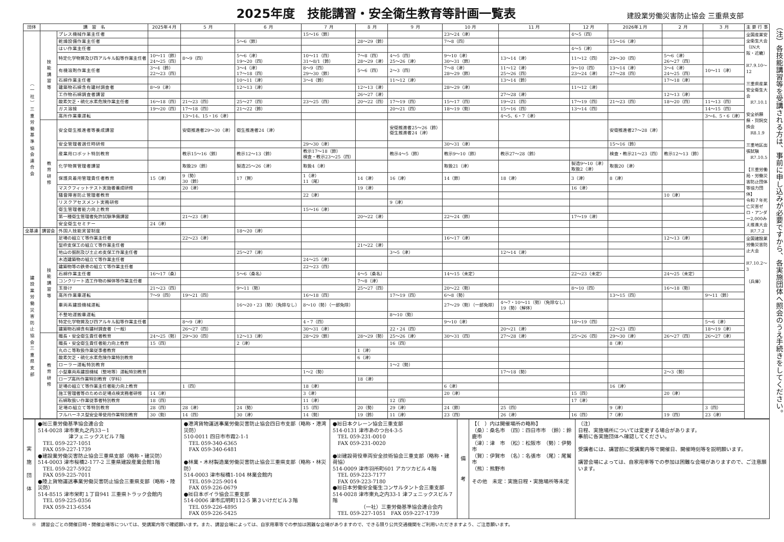2025年度　技能講習・安全衛生教育等計画一覧表
建設業労働災害防止協会 三重県支部
| 団体 | 講 習 名 | | 2025年４月 | ５ 月 | ６ 月 | ７ 月 | ８ 月 | ９ 月 | 10 月 | 11 月 | 12 月 | 2026年１月 | ２ 月 | ３ 月 | 主 要 行 事 |
| --- | --- | --- | --- | --- | --- | --- | --- | --- | --- | --- | --- | --- | --- | --- | --- |
| （一社）三重労働基準協会連合会 | 技能講習等 | プレス機械作業主任者 | | | | 15〜16（鈴） | | | 23〜24（津） | | 4〜5（四） | | | | 全国産業安全衛生大会（IN大阪・近畿） R7.9.10〜12 三重県産業安全衛生大会 R7.10.1 安全祈願祭・賀詞交換会 R8.1.9 三重地区出張試験 R7.10.5 【三重労働局・労働災害防止団体等協力団体】 令和７年死亡災害ゼロ・アンダー2,000みえ推進大会 R7.7.2 |
| | | 乾燥設備作業主任者 | | | 5〜6（鈴） | | 28〜29（鈴） | | 7〜8（四） | | | 15〜16（津） | | | |
| | | はい作業主任者 | | | | | | | | | 4〜5（津） | | | | |
| | | 特定化学物質及び四アルキル鉛等作業主任者 | 10〜11（鈴） 24〜25（四） | 8〜9（四） | 5〜6（津） 19〜20（四） | 10〜11（四） 31〜8/1（鈴） | 7〜8（四） 28〜29（津） | 4〜5（四） 25〜26（津） | 9〜10（津） 30〜31（鈴） | 13〜14（津） | 11〜12（四） | 29〜30（四） | 5〜6（津） 26〜27（四） | | |
| | | 有機溶剤作業主任者 | 3〜4（鈴） 22〜23（四） | | 3〜4（津） 17〜18（四） | 8〜9（四） 29〜30（鈴） | 5〜6（四） | 2〜3（四） | 7〜8（津） 28〜29（鈴） | 11〜12（津） 25〜26（四） | 9〜10（四） 23〜24（津） | 13〜14（津） 27〜28（四） | 3〜4（津） 24〜25（四） | 10〜11（津） | |
| | | 石綿作業主任者 | | | 10〜11（津） | 3〜4（鈴） | | 11〜12（津） | | 13〜14（鈴） | | | 17〜18（津） | | |
| | | 建築物石綿含有建材調査者 | 8〜9（津） | | 12〜13（津） | | 12〜13（津） | | 28〜29（津） | | 11〜12（津） | | | | |
| | | 工作物石綿調査者講習 | | | | | 26〜27（津） | | | 27〜28（津） | | | 12〜13（津） | | |
| | | 酸素欠乏・硫化水素危険作業主任者 | 16〜18（四） | 21〜23（四） | 25〜27（四） | 23〜25（四） | 20〜22（四） | 17〜19（四） | 15〜17（四） | 19〜21（四） | 17〜19（四） | 21〜23（四） | 18〜20（四） | 11〜13（四） | |
| | | ガス溶接 | 19〜20（四） | 17〜18（四） | 21〜22（鈴） | | | 20〜21（四） | 18〜19（勢） | 15〜16（四） | 13〜14（四） | | | 14〜15（四） | |
| | | 高所作業車運転 | | 13〜14、15・16（津） | | | | | | 4〜5、6・7（津） | | | | 3〜4、5・6（津） | |
| | 教育研修 | 安全衛生推進者等養成講習 | | 安衛推進者29〜30（津） | 衛生推進者24（津） | | | 安衛推進者25〜26（鈴） 衛生推進者24（津） | | | | 安衛推進者27〜28（津） | | | |
| | | 安全管理者選任時研修 | | | | 29〜30（津） | | | 30〜31（津） | | | 15〜16（鈴） | | | |
| | | 産業用ロボット特別教育 | | 教示15〜16（鈴） | 教示12〜13（鈴） | 教示17〜18（鈴） 検査・教示23〜25（四） | | 教示4〜5（鈴） | 教示9〜10（鈴） | 教示27〜28（鈴） | | 検査・教示21〜23（四） | 教示12〜13（鈴） | | |
| | | 化学物質管理者講習 | | 取扱29（鈴） | 製造25〜26（津） | 取扱4（津） | | | 取扱21（津） | | 製造9〜10（津） 取扱2（津） | 取扱20（津） | | | |
| | | 保護具着用管理責任者教育 | 15（津） | 9（勢） 30（鈴） | 17（賀） | 1（津） 11（尾） | 14（津） | 16（津） | 14（鈴） | 18（津） | 3（津） | 8（津） | | | |
| | | マスクフィットテスト実施者養成研修 | | 20（津） | | | 19（津） | | | | 16（津） | | | | |
| | | 騒音障害防止管理者教育 | | | | 22（津） | | | | | | | 10（津） | | |
| | | リスクアセスメント実務研修 | | | | | | 9（津） | | | | | | | |
| | | 衛生管理者能力向上教育 | | | | 15〜16（津） | | | | | | | | | |
| | | 第一種衛生管理者免許試験準備講習 | | 21〜23（津） | | | 20〜22（津） | | 22〜24（鈴） | | 17〜19（津） | | | | |
| | | 安全衛生セミナー | 24（津） | | | | | | | | | | | | |
| 全基連 | 講習会 | 外国人技能実習制度 | | | 18〜20（津） | | | | | | | | | | |
| 建設業労働災害防止協会三重県支部 | 技能講習等 | 足場の組立て等作業主任者 | | 22〜23（津） | | | | | 16〜17（津） | | | | 12〜13（津） | | 全国建設業 労働災害防止大会 R7.10.2〜3 （兵庫） |
| | | 型枠支保工の組立て等作業主任者 | | | | | 21〜22（津） | | | | | | | | |
| | | 地山の掘削及び土止め支保工作業主任者 | | | 25〜27（津） | | | 3〜5（津） | | 12〜14（津） | | | | | |
| | | 木造建築物の組立て等作業主任者 | | | | 24〜25（津） | | | | | | | | | |
| | | 建築物等の鉄骨の組立て等作業主任者 | | | | 22〜23（四） | | | | | | | | | |
| | | 石綿作業主任者 | 16〜17（桑） | | 5〜6（桑名） | | 4〜5（桑名） | | 14〜15（未定） | | 22〜23（未定） | | 24〜25（未定） | | |
| | | コンクリート造工作物の解体等作業主任者 | | | | | 7〜8（津） | | | | | | | | |
| | | 玉掛け | 21〜23（四） | | 9〜11（勢） | | 25〜27（四） | | 20〜22（勢） | | 8〜10（四） | | 16〜18（勢） | | |
| | | 高所作業車運転 | 7〜9（四） | 19〜21（四） | | 16〜18（四） | | 17〜19（四） | 6〜8（勢） | | | 13〜15（四） | | 9〜11（鈴） | |
| | | 車両系建設機械運転 | | | 16〜20・23（勢）（免除なし） | 8〜10（勢）（一部免除） | | | 27〜29（勢）（一部免除） | 4〜7・10〜11（勢）（免除なし） 19（勢）（解体） | | | | | |
| | | 不整地運搬車運転 | | | | | | 8〜10（勢） | | | | | | | |
| | | 特定化学物質及び四アルキル鉛等作業主任者 | | 8〜9（津） | | 4・7（四） | | | 9〜10（津） | | 18〜19（四） | | | 5〜6（津） | |
| | | 建築物石綿含有建材調査者（一般） | | 26〜27（四） | | 30〜31（津） | | 22・24（四） | | 20〜21（津） | | 22〜23（四） | | 18〜19（津） | |
| | 教育研修 | 職長・安全衛生責任者教育 | 24〜25（勢） | 29〜30（四） | 12〜13（津） | 28〜29（鈴） | 28〜29（勢） | 25〜26（津） | 30〜31（四） | 27〜28（津） | 25〜26（四） | 29〜30（津） | 26〜27（四） | 26〜27（津） | |
| | | 職長・安全衛生責任者能力向上教育 | 15（四） | | 2（津） | | | 16（四） | | | | 8（津） | | | |
| | | 丸のこ等取扱作業従事者教育 | | | | | 1（津） | | | | | | | | |
| | | 酸素欠乏・硫化水素危険作業特別教育 | | | | | 6（津） | | | | | | | | |
| | | ローラー運転特別教育 | | | | | | 1〜2（勢） | | | | | | | |
| | | 小型車両系建設機械（整地等）運転特別教育 | | | | 1〜2（勢） | | | | 17〜18（勢） | | | 2〜3（勢） | | |
| | | ロープ高所作業特別教育（学科） | | | | | 18（津） | | | | | | | | |
| | | 足場の組立て等作業主任者能力向上教育 | | 1（四） | | 18（津） | | | 6（津） | | | 16（津） | | | |
| | | 施工管理者等のための足場点検実務者研修 | 14（津） | | | 3（津） | | | 20（津） | | 15（四） | | 20（津） | | |
| | | 石綿取扱い作業従事者特別教育 | 18（四） | | | 11（津） | | 12（四） | | | 17（津） | | | | |
| | | 足場の組立て等特別教育 | 28（四） | 28（津） | 24（勢） | 15（四） | 20（勢） | 29（津） | 24（鈴） | 25（四） | | 9（津） | | 3（四） | |
| | | フルハーネス型安全帯使用作業特別教育 | 30（勢） | 14（四） | 30（津） | 14（勢） | 19（鈴） | 11（津） | 23（四） | 26（津） | 16（四） | 7（津） | 19（四） | 23（津） | |
| 実 施 団 体 | ●㈳三重労働基準協会連合会 514-0028 津市東丸之内33－1 津フェニックスビル７階 TEL 059-227-1051 FAX 059-227-1739 ●建設業労働災害防止協会三重県支部（略称・建災防） 514-0003 津市桜橋2-177-2 三重県建設産業会館1階 TEL 059-227-5922 FAX 059-225-7011 ●陸上貨物運送事業労働災害防止協会三重県支部（略称・陸災防） 514-8515 津市栄町１丁目941 三重県トラック会館内 TEL 059-225-0356 FAX 059-213-6554 | ●港湾貨物運送事業労働災害防止協会四日市支部（略称・港湾災防） 510-0011 四日市市霞2-1-1 TEL 059-340-6365 FAX 059-340-6481 ●林業・木材製造業労働災害防止協会三重県支部（略称・林災防） 514-0003 津市桜橋1-104 林業会館内 TEL 059-225-9014 FAX 059-226-0679 ●㈳日本ボイラ協会三重支部 514-0006 津市広明町112-5 第３いけだビル３階 TEL 059-226-4895 FAX 059-226-5425 | ●㈳日本クレーン協会三重支部 514-0131 津市あのつ台4-3-5 TEL 059-231-0010 FAX 059-231-0020 ●㈽建設荷役車両安全技術協会三重支部（略称・建荷協） 514-0009 津市羽所町601 アカツカビル４階 TEL 059-223-7177 FAX 059-223-7180 ●㈳日本労働安全衛生コンサルタント会三重支部 514-0028 津市東丸之内33-1 津フェニックスビル７階 （一社）三重労働基準協会連合会内 TEL 059-227-1051 FAX 059-227-1739 | 備 考 | 【（ ）内は開催場所の略称】 （桑）：桑名市 （四）：四日市市 （鈴）：鈴鹿市 （津）：津 市 （松）：松阪市 （勢）：伊勢市 （賀）：伊賀市 （名）：名張市 （尾）：尾鷲市 （熊）：熊野市 その他 未定：実施日程・実施場所等未定 | （注） 日程、実施場所については変更する場合があります。 事前に各実施団体へ確認してください。 受講者には、講習前に受講案内等で開催日、開催時刻等を説明願います。 講習会場によっては、自家用車等での参加は困難な会場がありますので、ご注意願います。 |
（注）各技能講習等を受講される方は、事前に申し込みが必要ですから、各実施団体へ照会のうえ手続きをしてください。
※　講習会ごとの開催日時・開催会場等については、受講案内等で確認願います。また、講習会場によっては、自家用車等での参加は困難な会場がありますので、できる限り公共交通機関をご利用いただきますよう、ご注意願います。